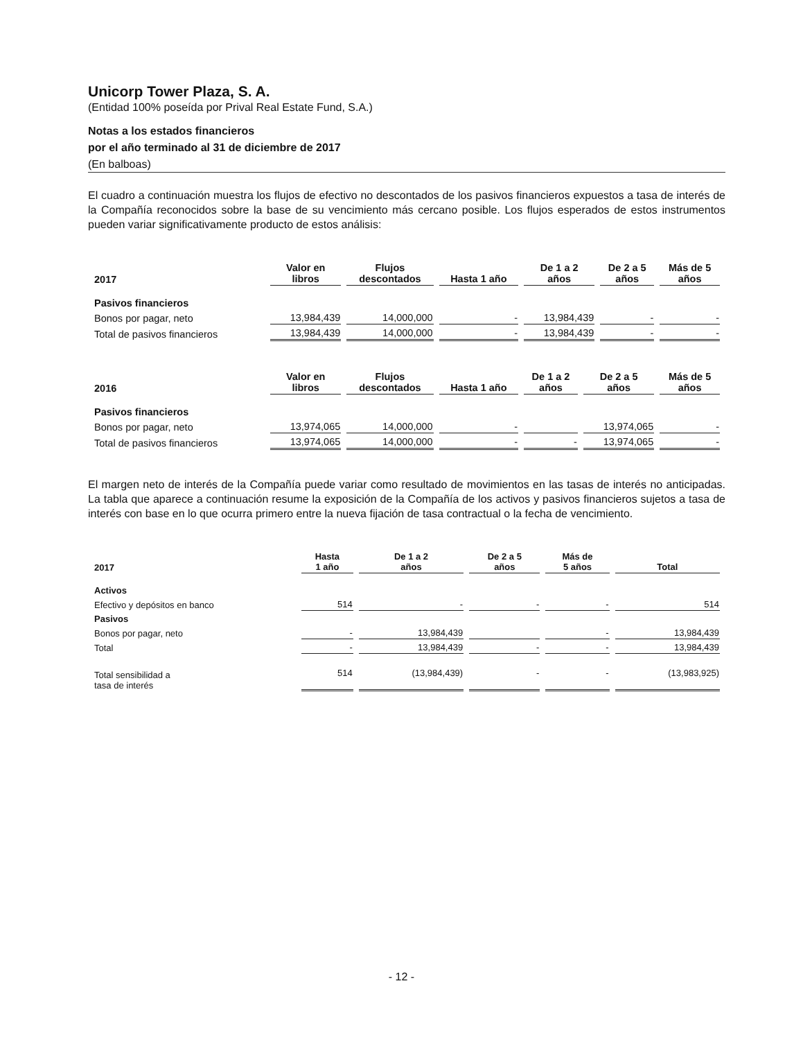Unicorp Tower Plaza, S. A.
(Entidad 100% poseída por Prival Real Estate Fund, S.A.)
Notas a los estados financieros
por el año terminado al 31 de diciembre de 2017
(En balboas)
El cuadro a continuación muestra los flujos de efectivo no descontados de los pasivos financieros expuestos a tasa de interés de la Compañía reconocidos sobre la base de su vencimiento más cercano posible. Los flujos esperados de estos instrumentos pueden variar significativamente producto de estos análisis:
| 2017 | Valor en libros | Flujos descontados | Hasta 1 año | De 1 a 2 años | De 2 a 5 años | Más de 5 años |
| --- | --- | --- | --- | --- | --- | --- |
| Pasivos financieros | | | | | | |
| Bonos por pagar, neto | 13,984,439 | 14,000,000 | - | 13,984,439 | - | - |
| Total de pasivos financieros | 13,984,439 | 14,000,000 | - | 13,984,439 | - | - |
| 2016 | Valor en libros | Flujos descontados | Hasta 1 año | De 1 a 2 años | De 2 a 5 años | Más de 5 años |
| --- | --- | --- | --- | --- | --- | --- |
| Pasivos financieros | | | | | | |
| Bonos por pagar, neto | 13,974,065 | 14,000,000 | - | | 13,974,065 | - |
| Total de pasivos financieros | 13,974,065 | 14,000,000 | - | - | 13,974,065 | - |
El margen neto de interés de la Compañía puede variar como resultado de movimientos en las tasas de interés no anticipadas. La tabla que aparece a continuación resume la exposición de la Compañía de los activos y pasivos financieros sujetos a tasa de interés con base en lo que ocurra primero entre la nueva fijación de tasa contractual o la fecha de vencimiento.
| 2017 | Hasta 1 año | De 1 a 2 años | De 2 a 5 años | Más de 5 años | Total |
| --- | --- | --- | --- | --- | --- |
| Activos | | | | | |
| Efectivo y depósitos en banco | 514 | - | - | - | 514 |
| Pasivos | | | | | |
| Bonos por pagar, neto | - | 13,984,439 | | - | 13,984,439 |
| Total | - | 13,984,439 | - | - | 13,984,439 |
| Total sensibilidad a tasa de interés | 514 | (13,984,439) | - | - | (13,983,925) |
- 12 -